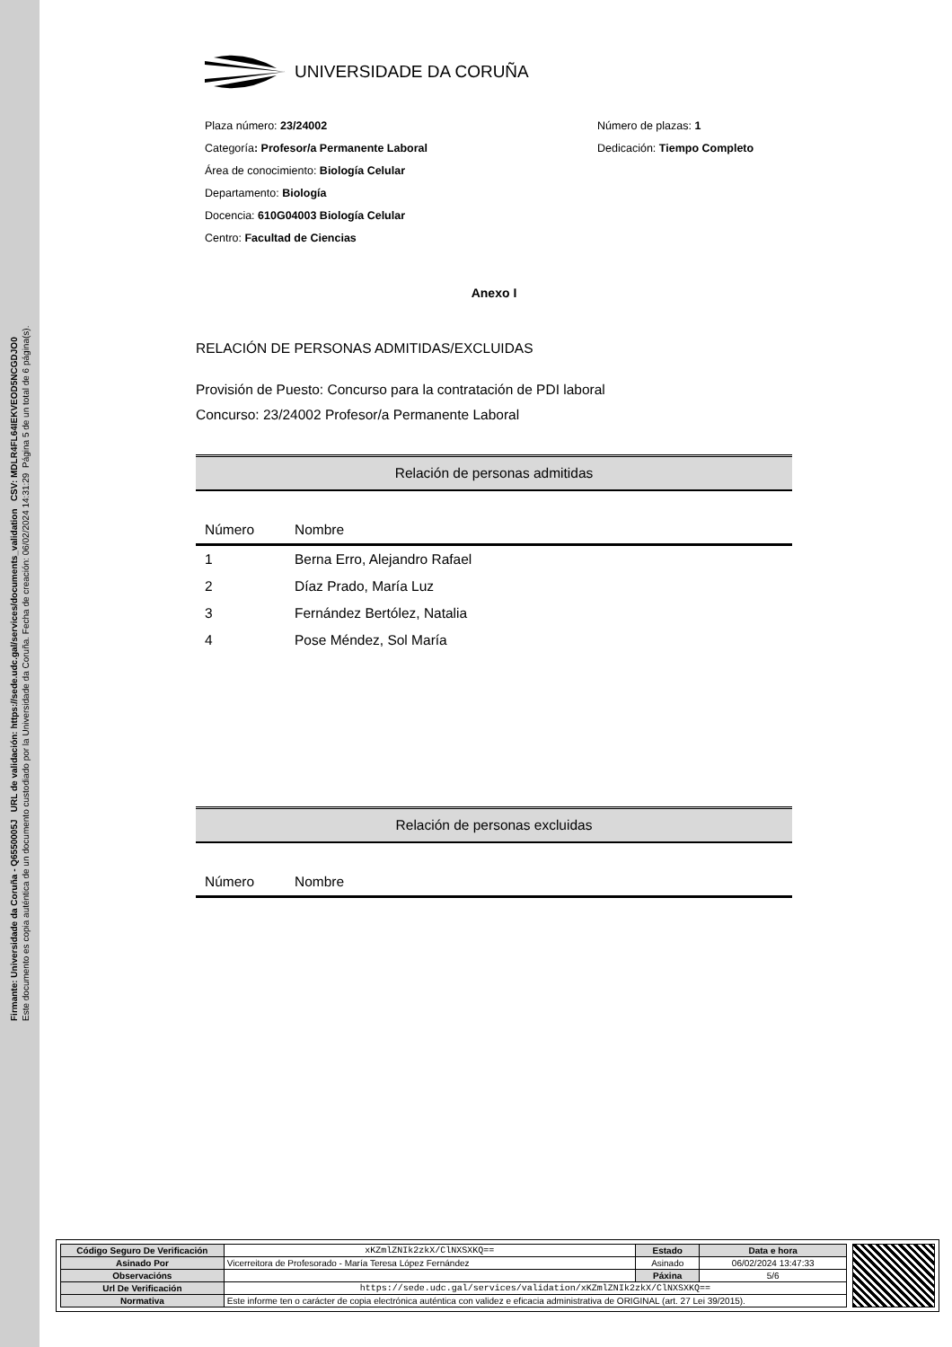Firmante: Universidade da Coruña - Q6550005J URL de validación: https://sede.udc.gal/services/documents_validation CSV: MDLR4FL64IEKVEOD5NCGDJO0
Este documento es copia auténtica de un documento custodiado por la Universidade da Coruña. Fecha de creación: 06/02/2024 14:31:29 Página 5 de un total de 6 página(s).
UNIVERSIDADE DA CORUÑA
Plaza número: 23/24002
Categoría: Profesor/a Permanente Laboral
Área de conocimiento: Biología Celular
Departamento: Biología
Docencia: 610G04003 Biología Celular
Centro: Facultad de Ciencias
Número de plazas: 1
Dedicación: Tiempo Completo
Anexo I
RELACIÓN DE PERSONAS ADMITIDAS/EXCLUIDAS
Provisión de Puesto: Concurso para la contratación de PDI laboral
Concurso: 23/24002 Profesor/a Permanente Laboral
Relación de personas admitidas
| Número | Nombre |
| --- | --- |
| 1 | Berna Erro, Alejandro Rafael |
| 2 | Díaz Prado, María Luz |
| 3 | Fernández Bertólez, Natalia |
| 4 | Pose Méndez, Sol María |
Relación de personas excluidas
| Número | Nombre |
| --- | --- |
| Código Seguro De Verificación | xKZmlZNIk2zkX/ClNXSXKQ== | Estado | Data e hora |
| Asinado Por | Vicerreitora de Profesorado - María Teresa López Fernández | Asinado | 06/02/2024 13:47:33 |
| Observacións | | Páxina | 5/6 |
| Url De Verificación | https://sede.udc.gal/services/validation/xKZmlZNIk2zkX/ClNXSXKQ== | | |
| Normativa | Este informe ten o carácter de copia electrónica auténtica con validez e eficacia administrativa de ORIGINAL (art. 27 Lei 39/2015). | | |